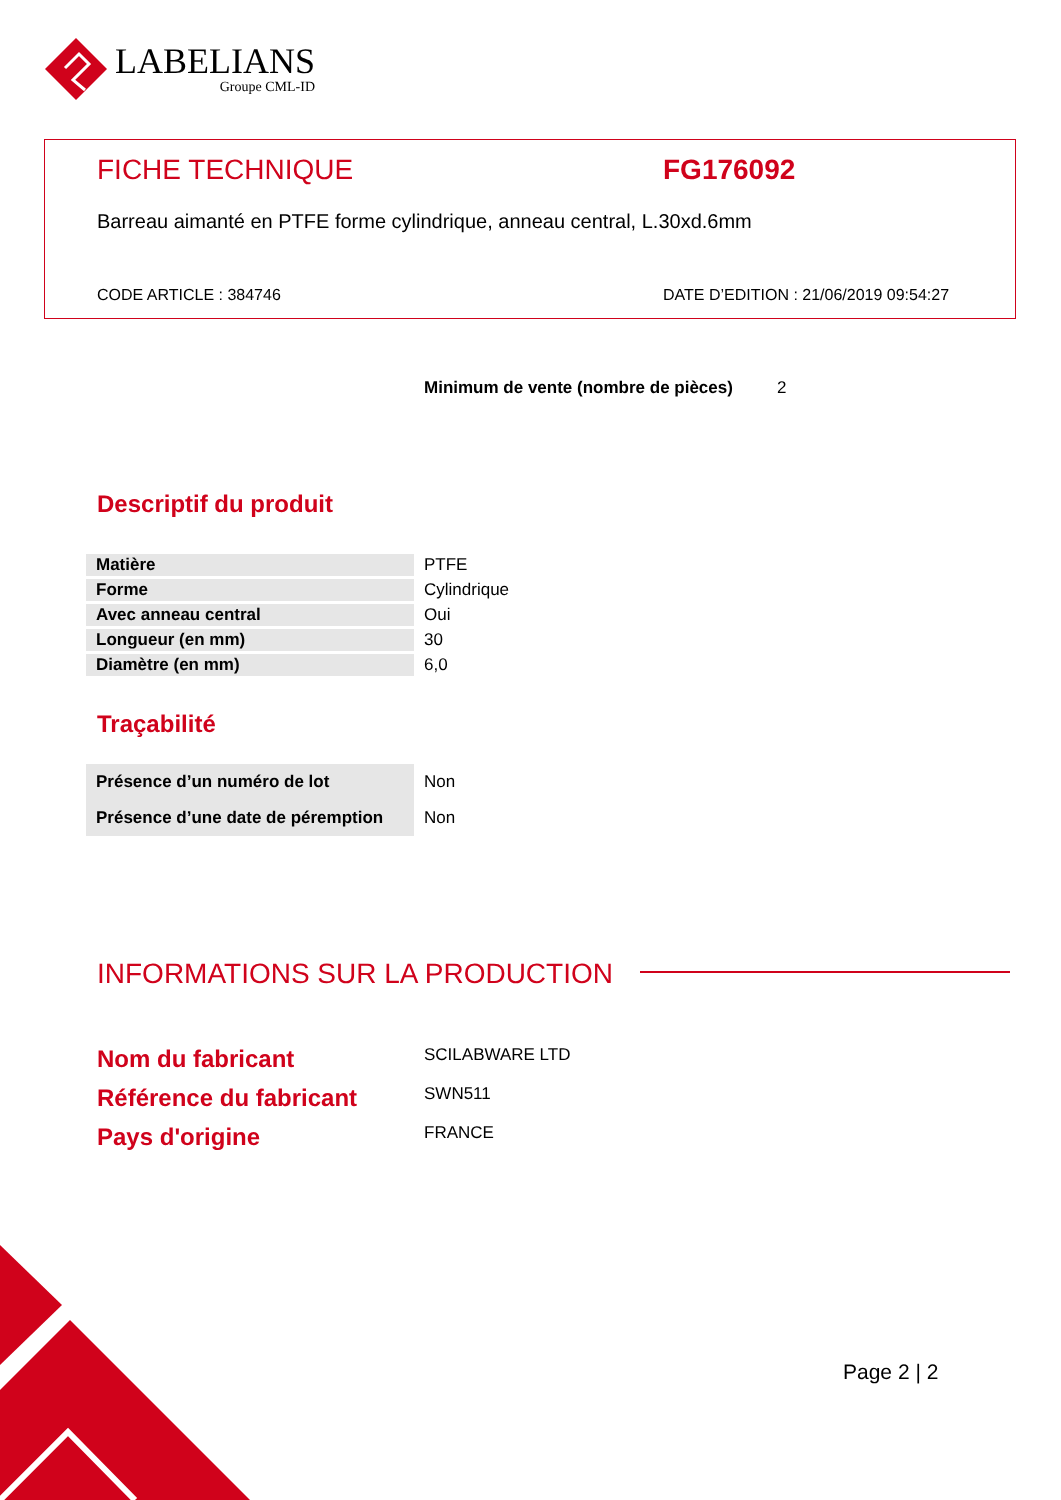LABELIANS
Groupe CML-ID
FICHE TECHNIQUE FG176092
Barreau aimanté en PTFE forme cylindrique, anneau central, L.30xd.6mm
CODE ARTICLE : 384746
DATE D’EDITION : 21/06/2019 09:54:27
Minimum de vente (nombre de pièces) 2
Descriptif du produit
| Matière | PTFE |
| Forme | Cylindrique |
| Avec anneau central | Oui |
| Longueur (en mm) | 30 |
| Diamètre (en mm) | 6,0 |
Traçabilité
| Présence d’un numéro de lot | Non |
| Présence d’une date de péremption | Non |
INFORMATIONS SUR LA PRODUCTION
Nom du fabricant
SCILABWARE LTD
Référence du fabricant
SWN511
Pays d'origine
FRANCE
Page 2 | 2